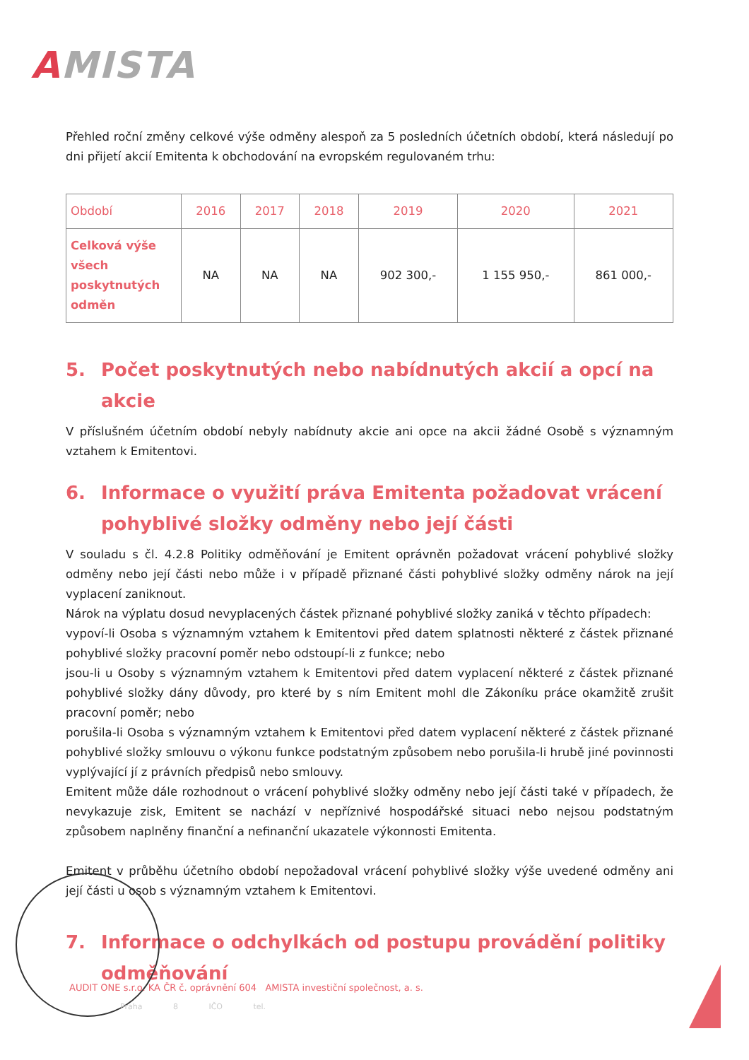AMISTA
Přehled roční změny celkové výše odměny alespoň za 5 posledních účetních období, která následují po dni přijetí akcií Emitenta k obchodování na evropském regulovaném trhu:
| Období | 2016 | 2017 | 2018 | 2019 | 2020 | 2021 |
| --- | --- | --- | --- | --- | --- | --- |
| Celková výše všech poskytnutých odměn | NA | NA | NA | 902 300,- | 1 155 950,- | 861 000,- |
5. Počet poskytnutých nebo nabídnutých akcií a opcí na akcie
V příslušném účetním období nebyly nabídnuty akcie ani opce na akcii žádné Osobě s významným vztahem k Emitentovi.
6. Informace o využití práva Emitenta požadovat vrácení pohyblivé složky odměny nebo její části
V souladu s čl. 4.2.8 Politiky odměňování je Emitent oprávněn požadovat vrácení pohyblivé složky odměny nebo její části nebo může i v případě přiznané části pohyblivé složky odměny nárok na její vyplacení zaniknout.
Nárok na výplatu dosud nevyplacených částek přiznané pohyblivé složky zaniká v těchto případech:
vypoví-li Osoba s významným vztahem k Emitentovi před datem splatnosti některé z částek přiznané pohyblivé složky pracovní poměr nebo odstoupí-li z funkce; nebo
jsou-li u Osoby s významným vztahem k Emitentovi před datem vyplacení některé z částek přiznané pohyblivé složky dány důvody, pro které by s ním Emitent mohl dle Zákoníku práce okamžitě zrušit pracovní poměr; nebo
porušila-li Osoba s významným vztahem k Emitentovi před datem vyplacení některé z částek přiznané pohyblivé složky smlouvu o výkonu funkce podstatným způsobem nebo porušila-li hrubě jiné povinnosti vyplývající jí z právních předpisů nebo smlouvy.
Emitent může dále rozhodnout o vrácení pohyblivé složky odměny nebo její části také v případech, že nevykazuje zisk, Emitent se nachází v nepříznivé hospodářské situaci nebo nejsou podstatným způsobem naplněny finanční a nefinanční ukazatele výkonnosti Emitenta.
Emitent v průběhu účetního období nepožadoval vrácení pohyblivé složky výše uvedené odměny ani její části u osob s významným vztahem k Emitentovi.
7. Informace o odchylkách od postupu provádění politiky odměňování
AUDIT ONE s.r.o. KA ČR č. oprávnění 604 AMISTA investiční společnost, a. s.
Praha 8 IČO tel.